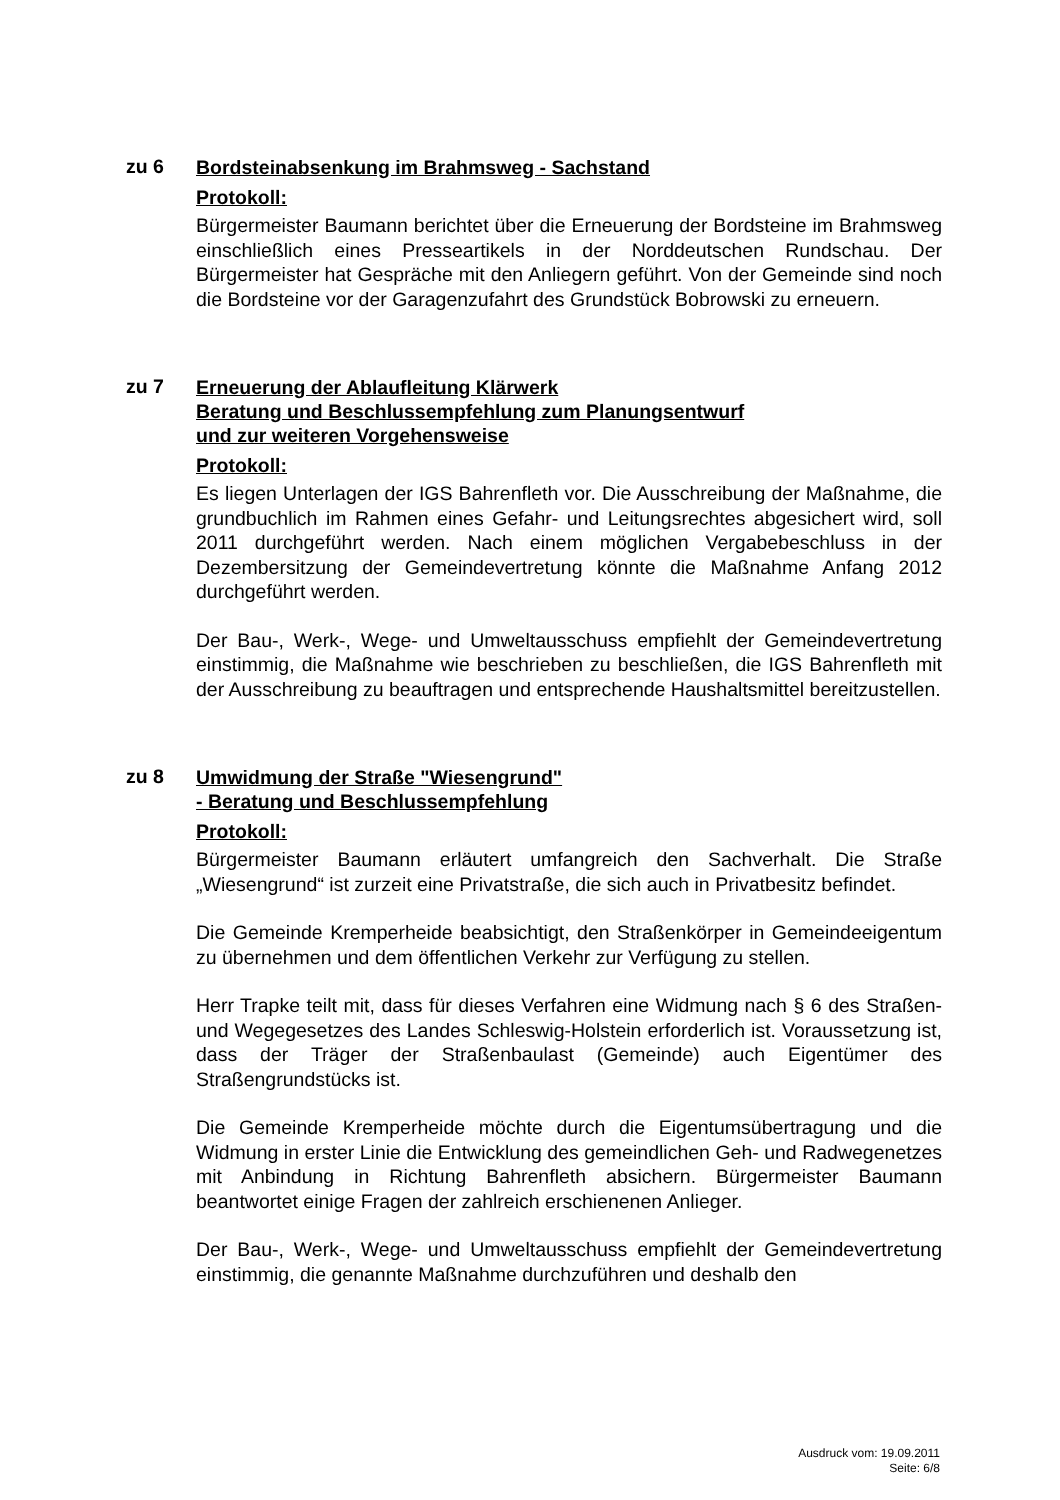zu 6
Bordsteinabsenkung im Brahmsweg - Sachstand
Protokoll:
Bürgermeister Baumann berichtet über die Erneuerung der Bordsteine im Brahmsweg einschließlich eines Presseartikels in der Norddeutschen Rundschau. Der Bürgermeister hat Gespräche mit den Anliegern geführt. Von der Gemeinde sind noch die Bordsteine vor der Garagenzufahrt des Grundstück Bobrowski zu erneuern.
zu 7
Erneuerung der Ablaufleitung Klärwerk
Beratung und Beschlussempfehlung zum Planungsentwurf
und zur weiteren Vorgehensweise
Protokoll:
Es liegen Unterlagen der IGS Bahrenfleth vor. Die Ausschreibung der Maßnahme, die grundbuchlich im Rahmen eines Gefahr- und Leitungsrechtes abgesichert wird, soll 2011 durchgeführt werden. Nach einem möglichen Vergabebeschluss in der Dezembersitzung der Gemeindevertretung könnte die Maßnahme Anfang 2012 durchgeführt werden.
Der Bau-, Werk-, Wege- und Umweltausschuss empfiehlt der Gemeindevertretung einstimmig, die Maßnahme wie beschrieben zu beschließen, die IGS Bahrenfleth mit der Ausschreibung zu beauftragen und entsprechende Haushaltsmittel bereitzustellen.
zu 8
Umwidmung der Straße "Wiesengrund"
- Beratung und Beschlussempfehlung
Protokoll:
Bürgermeister Baumann erläutert umfangreich den Sachverhalt. Die Straße „Wiesengrund“ ist zurzeit eine Privatstraße, die sich auch in Privatbesitz befindet.
Die Gemeinde Kremperheide beabsichtigt, den Straßenkörper in Gemeindeeigentum zu übernehmen und dem öffentlichen Verkehr zur Verfügung zu stellen.
Herr Trapke teilt mit, dass für dieses Verfahren eine Widmung nach § 6 des Straßen- und Wegegesetzes des Landes Schleswig-Holstein erforderlich ist. Voraussetzung ist, dass der Träger der Straßenbaulast (Gemeinde) auch Eigentümer des Straßengrundstücks ist.
Die Gemeinde Kremperheide möchte durch die Eigentumsübertragung und die Widmung in erster Linie die Entwicklung des gemeindlichen Geh- und Radwegenetzes mit Anbindung in Richtung Bahrenfleth absichern. Bürgermeister Baumann beantwortet einige Fragen der zahlreich erschienenen Anlieger.
Der Bau-, Werk-, Wege- und Umweltausschuss empfiehlt der Gemeindevertretung einstimmig, die genannte Maßnahme durchzuführen und deshalb den
Ausdruck vom: 19.09.2011
Seite: 6/8